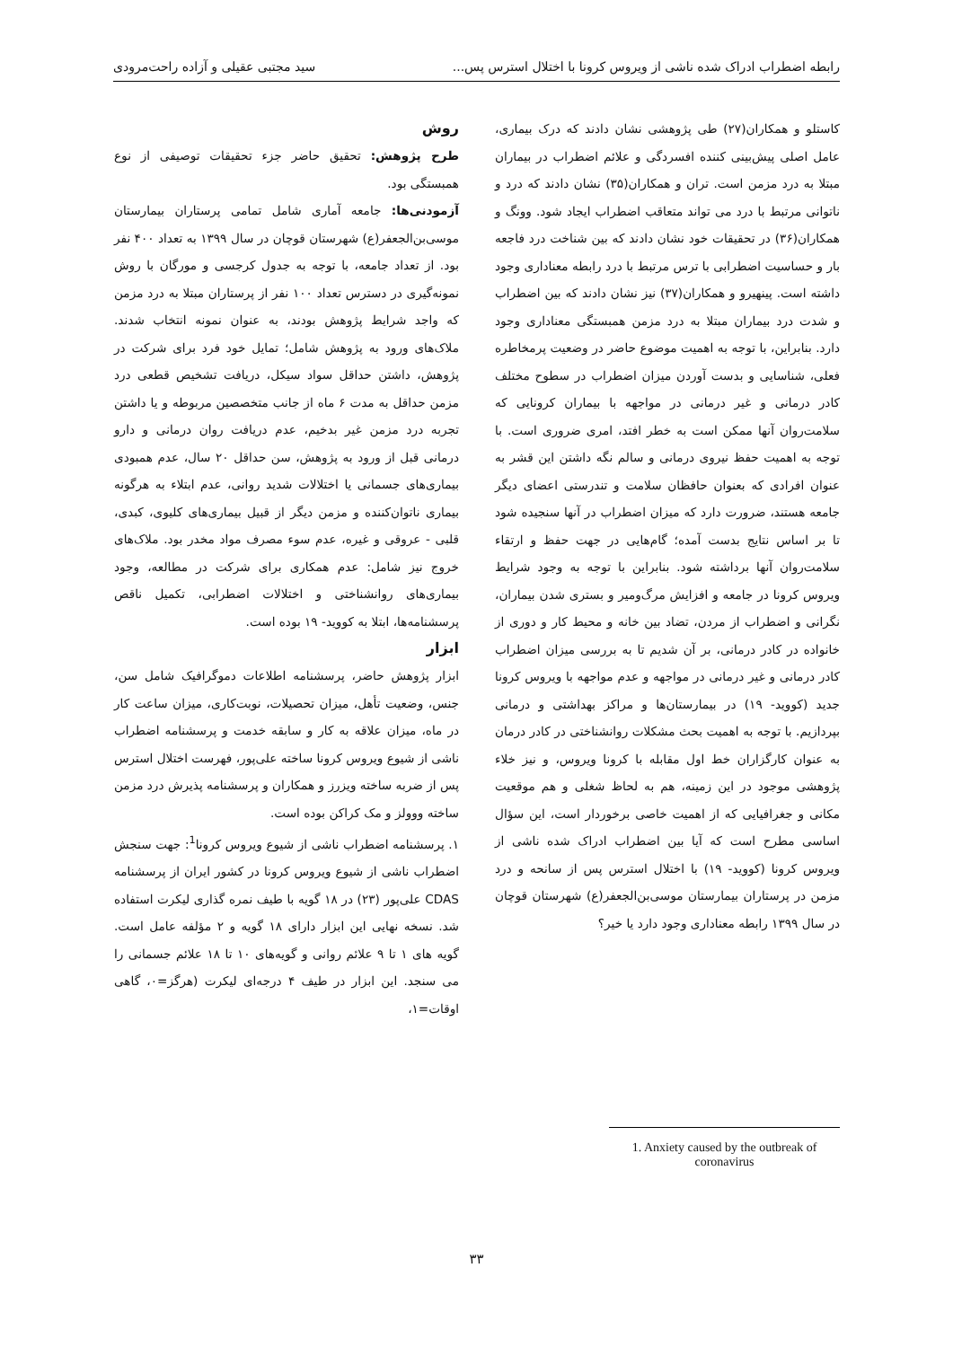رابطه اضطراب ادراک شده ناشی از ویروس کرونا با اختلال استرس پس... سید مجتبی عقیلی و آزاده راحت‌مرودی
کاستلو و همکاران(۲۷) طی پژوهشی نشان دادند که درک بیماری، عامل اصلی پیش‌بینی کننده افسردگی و علائم اضطراب در بیماران مبتلا به درد مزمن است. تران و همکاران(۳۵) نشان دادند که درد و ناتوانی مرتبط با درد می تواند متعاقب اضطراب ایجاد شود. وونگ و همکاران(۳۶) در تحقیقات خود نشان دادند که بین شناخت درد فاجعه بار و حساسیت اضطرابی با ترس مرتبط با درد رابطه معناداری وجود داشته است. پینهیرو و همکاران(۳۷) نیز نشان دادند که بین اضطراب و شدت درد بیماران مبتلا به درد مزمن همبستگی معناداری وجود دارد. بنابراین، با توجه به اهمیت موضوع حاضر در وضعیت پرمخاطره فعلی، شناسایی و بدست آوردن میزان اضطراب در سطوح مختلف کادر درمانی و غیر درمانی در مواجهه با بیماران کرونایی که سلامت‌روان آنها ممکن است به خطر افتد، امری ضروری است. با توجه به اهمیت حفظ نیروی درمانی و سالم نگه داشتن این قشر به عنوان افرادی که بعنوان حافظان سلامت و تندرستی اعضای دیگر جامعه هستند، ضرورت دارد که میزان اضطراب در آنها سنجیده شود تا بر اساس نتایج بدست آمده؛ گام‌هایی در جهت حفظ و ارتقاء سلامت‌روان آنها برداشته شود. بنابراین با توجه به وجود شرایط ویروس کرونا در جامعه و افزایش مرگ‌ومیر و بستری شدن بیماران، نگرانی و اضطراب از مردن، تضاد بین خانه و محیط کار و دوری از خانواده در کادر درمانی، بر آن شدیم تا به بررسی میزان اضطراب کادر درمانی و غیر درمانی در مواجهه و عدم مواجهه با ویروس کرونا جدید (کووید- ۱۹) در بیمارستان‌ها و مراکز بهداشتی و درمانی بپردازیم. با توجه به اهمیت بحث مشکلات روانشناختی در کادر درمان به عنوان کارگزاران خط اول مقابله با کرونا ویروس، و نیز خلاء پژوهشی موجود در این زمینه، هم به لحاظ شغلی و هم موقعیت مکانی و جغرافیایی که از اهمیت خاصی برخوردار است، این سؤال اساسی مطرح است که آیا بین اضطراب ادراک شده ناشی از ویروس کرونا (کووید- ۱۹) با اختلال استرس پس از سانحه و درد مزمن در پرستاران بیمارستان موسی‌بن‌الجعفر(ع) شهرستان قوچان در سال ۱۳۹۹ رابطه معناداری وجود دارد یا خیر؟
روش
طرح پژوهش: تحقیق حاضر جزء تحقیقات توصیفی از نوع همبستگی بود.
آزمودنی‌ها: جامعه آماری شامل تمامی پرستاران بیمارستان موسی‌بن‌الجعفر(ع) شهرستان قوچان در سال ۱۳۹۹ به تعداد ۴۰۰ نفر بود. از تعداد جامعه، با توجه به جدول کرجسی و مورگان با روش نمونه‌گیری در دسترس تعداد ۱۰۰ نفر از پرستاران مبتلا به درد مزمن که واجد شرایط پژوهش بودند، به عنوان نمونه انتخاب شدند. ملاک‌های ورود به پژوهش شامل؛ تمایل خود فرد برای شرکت در پژوهش، داشتن حداقل سواد سیکل، دریافت تشخیص قطعی درد مزمن حداقل به مدت ۶ ماه از جانب متخصصین مربوطه و یا داشتن تجربه درد مزمن غیر بدخیم، عدم دریافت روان درمانی و دارو درمانی قبل از ورود به پژوهش، سن حداقل ۲۰ سال، عدم همبودی بیماری‌های جسمانی یا اختلالات شدید روانی، عدم ابتلاء به هرگونه بیماری ناتوان‌کننده و مزمن دیگر از قبیل بیماری‌های کلیوی، کبدی، قلبی - عروقی و غیره، عدم سوء مصرف مواد مخدر بود. ملاک‌های خروج نیز شامل: عدم همکاری برای شرکت در مطالعه، وجود بیماری‌های روانشناختی و اختلالات اضطرابی، تکمیل ناقص پرسشنامه‌ها، ابتلا به کووید- ۱۹ بوده است.
ابزار
ابزار پژوهش حاضر، پرسشنامه اطلاعات دموگرافیک شامل سن، جنس، وضعیت تأهل، میزان تحصیلات، نوبت‌کاری، میزان ساعت کار در ماه، میزان علاقه به کار و سابقه خدمت و پرسشنامه اضطراب ناشی از شیوع ویروس کرونا ساخته علی‌پور، فهرست اختلال استرس پس از ضربه ساخته ویزرز و همکاران و پرسشنامه پذیرش درد مزمن ساخته ووولز و مک کراکن بوده است.
۱. پرسشنامه اضطراب ناشی از شیوع ویروس کرونا<sup>1</sup>: جهت سنجش اضطراب ناشی از شیوع ویروس کرونا در کشور ایران از پرسشنامه CDAS علی‌پور (۲۳) در ۱۸ گویه با طیف نمره گذاری لیکرت استفاده شد. نسخه نهایی این ابزار دارای ۱۸ گویه و ۲ مؤلفه عامل است. گویه های ۱ تا ۹ علائم روانی و گویه‌های ۱۰ تا ۱۸ علائم جسمانی را می سنجد. این ابزار در طیف ۴ درجه‌ای لیکرت (هرگز=۰، گاهی اوقات=۱،
1. Anxiety caused by the outbreak of coronavirus
۳۳